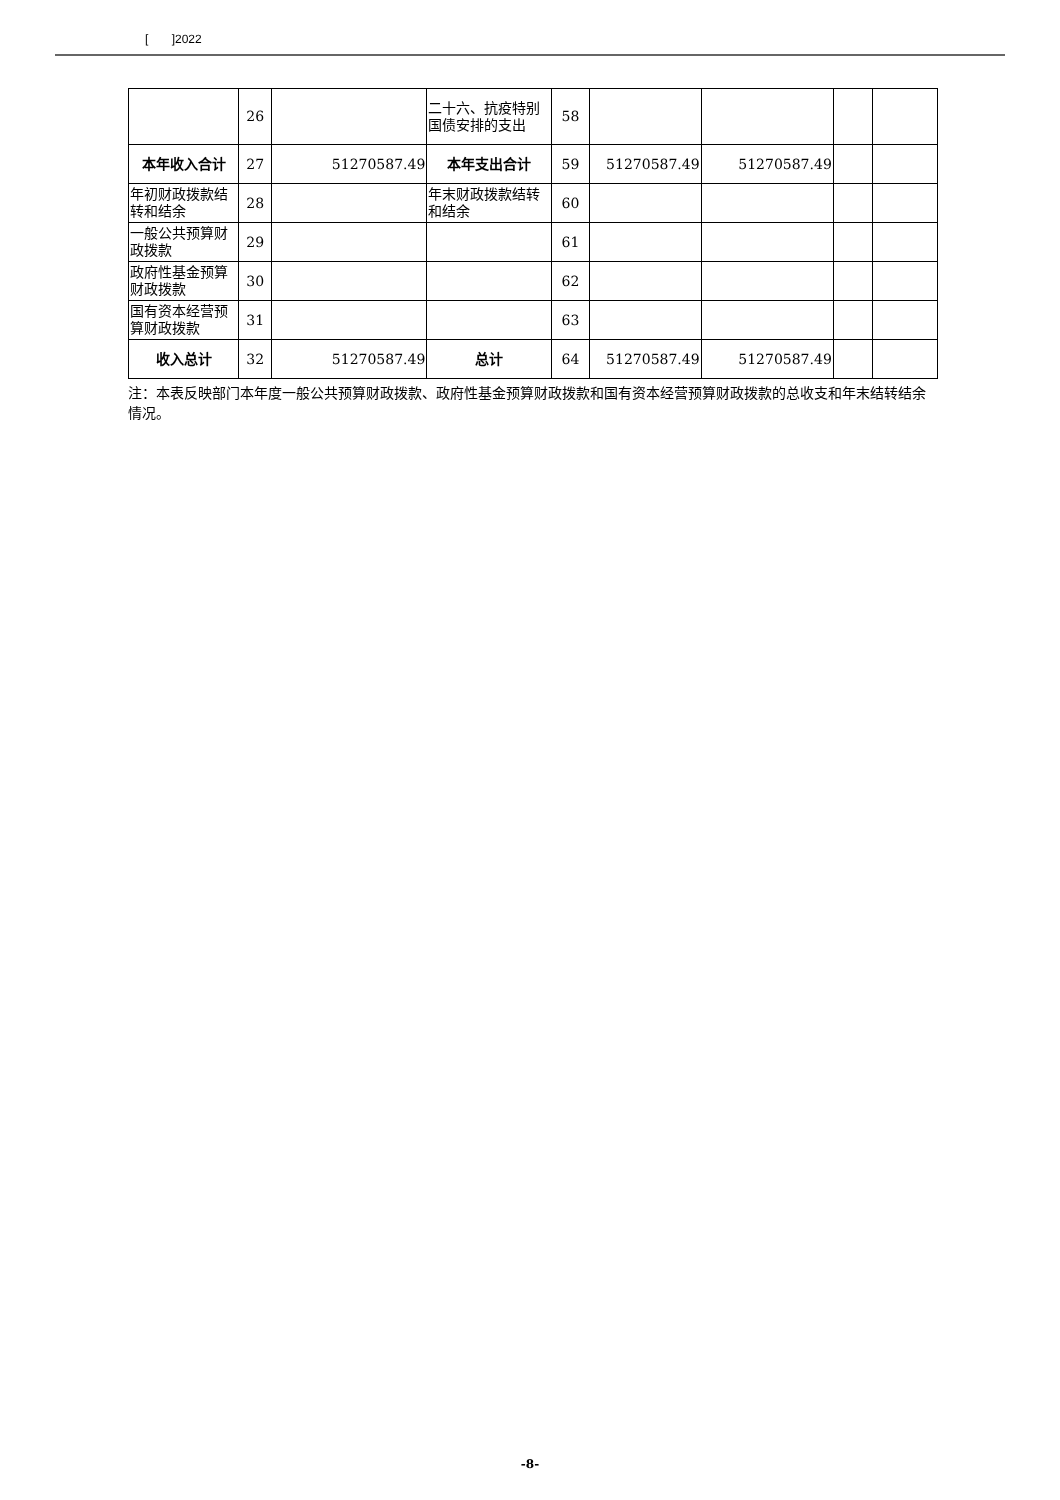[ ]2022
| | 26 | | 二十六、抗疫特别国债安排的支出 | 58 | | | | |
| 本年收入合计 | 27 | 51270587.49 | 本年支出合计 | 59 | 51270587.49 | 51270587.49 | | |
| 年初财政拨款结转和结余 | 28 | | 年末财政拨款结转和结余 | 60 | | | | |
| 一般公共预算财政拨款 | 29 | | | 61 | | | | |
| 政府性基金预算财政拨款 | 30 | | | 62 | | | | |
| 国有资本经营预算财政拨款 | 31 | | | 63 | | | | |
| 收入总计 | 32 | 51270587.49 | 总计 | 64 | 51270587.49 | 51270587.49 | | |
注：本表反映部门本年度一般公共预算财政拨款、政府性基金预算财政拨款和国有资本经营预算财政拨款的总收支和年末结转结余情况。
-8-